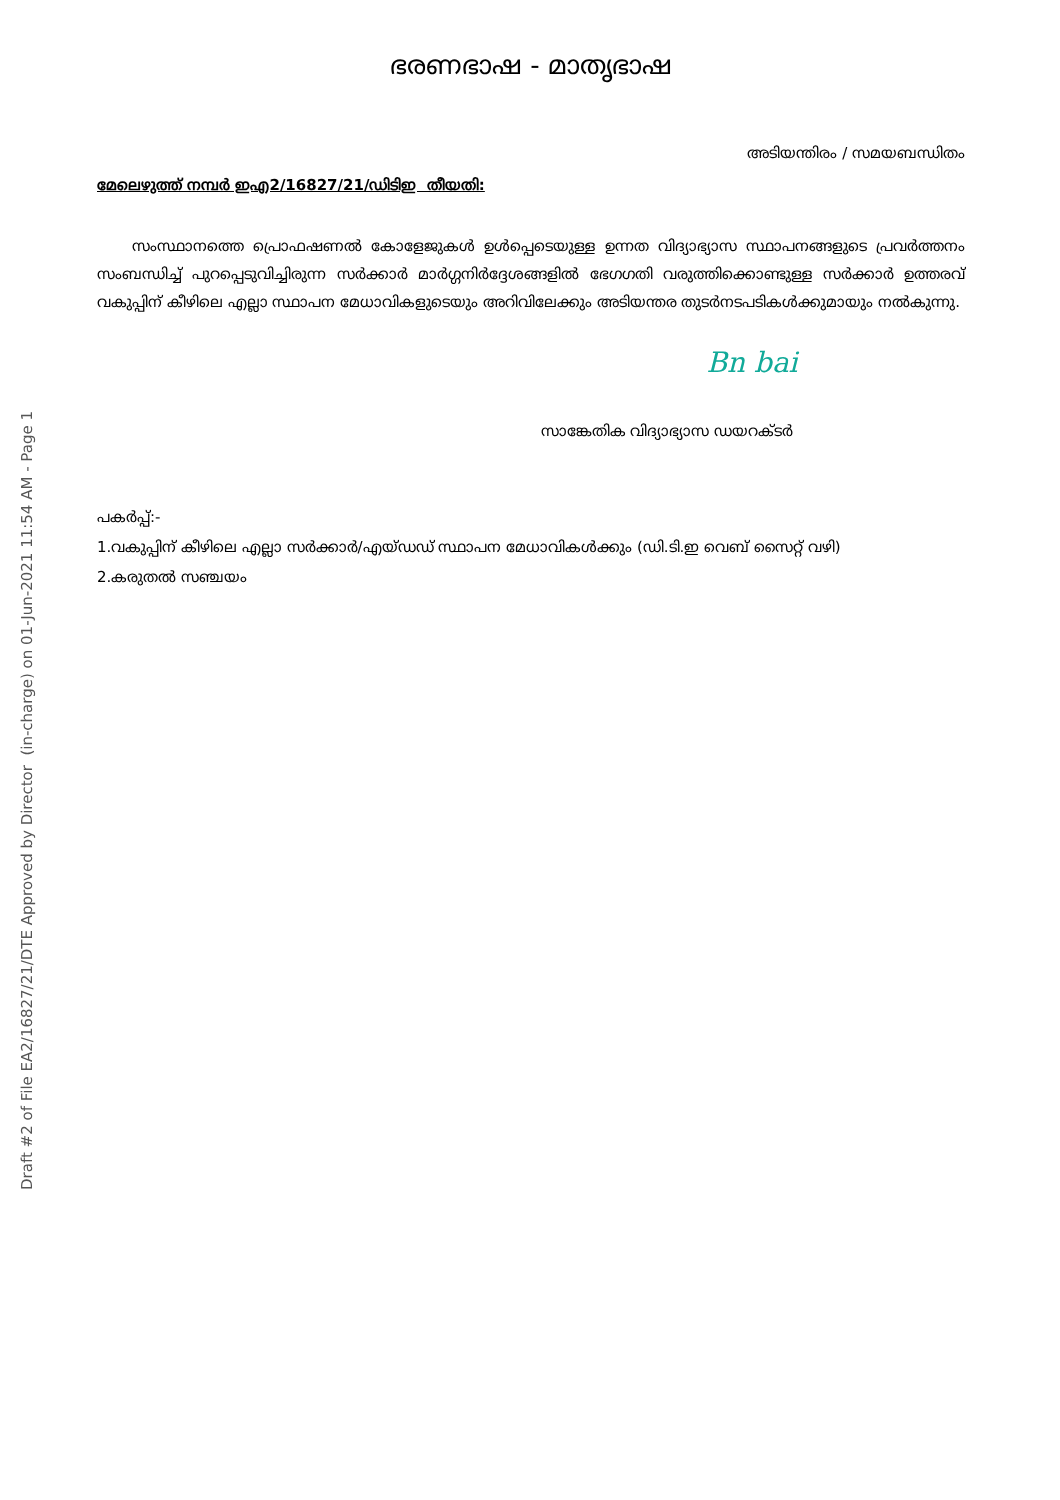Draft #2 of File EA2/16827/21/DTE Approved by Director (in-charge) on 01-Jun-2021 11:54 AM - Page 1
ഭരണഭാഷ - മാതൃഭാഷ
അടിയന്തിരം / സമയബന്ധിതം
മേലെഴുത്ത് നമ്പർ ഇഎ2/16827/21/ഡിടിഇ തീയതി:
സംസ്ഥാനത്തെ പ്രൊഫഷണൽ കോളേജുകൾ ഉൾപ്പെടെയുള്ള ഉന്നത വിദ്യാഭ്യാസ സ്ഥാപനങ്ങളുടെ പ്രവർത്തനം സംബന്ധിച്ച് പുറപ്പെടുവിച്ചിരുന്ന സർക്കാർ മാർഗ്ഗനിർദ്ദേശങ്ങളിൽ ഭേഗഗതി വരുത്തിക്കൊണ്ടുള്ള സർക്കാർ ഉത്തരവ് വകുപ്പിന് കീഴിലെ എല്ലാ സ്ഥാപന മേധാവികളുടെയും അറിവിലേക്കും അടിയന്തര തുടർനടപടികൾക്കുമായും നൽകുന്നു.
Bn bai
സാങ്കേതിക വിദ്യാഭ്യാസ ഡയറക്ടർ
പകർപ്പ്:-
1.വകുപ്പിന് കീഴിലെ എല്ലാ സർക്കാർ/എയ്ഡഡ് സ്ഥാപന മേധാവികൾക്കും (ഡി.ടി.ഇ വെബ് സൈറ്റ് വഴി)
2.കരുതൽ സഞ്ചയം